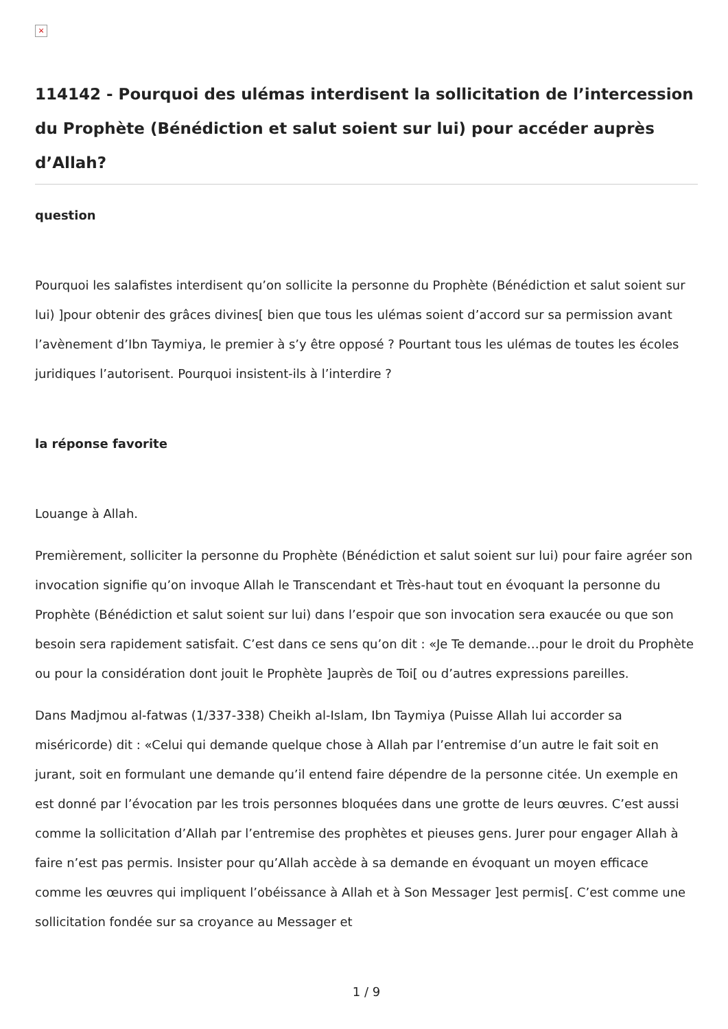×
114142 - Pourquoi des ulémas interdisent la sollicitation de l’intercession du Prophète (Bénédiction et salut soient sur lui) pour accéder auprès d’Allah?
question
Pourquoi les salafistes interdisent qu’on sollicite la personne du Prophète (Bénédiction et salut soient sur lui) ]pour obtenir des grâces divines[ bien que tous les ulémas soient d’accord sur sa permission avant l’avènement d’Ibn Taymiya, le premier à s’y être opposé ? Pourtant tous les ulémas de toutes les écoles juridiques l’autorisent. Pourquoi insistent-ils à l’interdire ?
la réponse favorite
Louange à Allah.
Premièrement, solliciter la personne du Prophète (Bénédiction et salut soient sur lui) pour faire agréer son invocation signifie qu’on invoque Allah le Transcendant et Très-haut tout en évoquant la personne du Prophète (Bénédiction et salut soient sur lui) dans l’espoir que son invocation sera exaucée ou que son besoin sera rapidement satisfait. C’est dans ce sens qu’on dit : «Je Te demande…pour le droit du Prophète ou pour la considération dont jouit le Prophète ]auprès de Toi[ ou d’autres expressions pareilles.
Dans Madjmou al-fatwas (1/337-338) Cheikh al-Islam, Ibn Taymiya (Puisse Allah lui accorder sa miséricorde) dit : «Celui qui demande quelque chose à Allah par l’entremise d’un autre le fait soit en jurant, soit en formulant une demande qu’il entend faire dépendre de la personne citée. Un exemple en est donné par l’évocation par les trois personnes bloquées dans une grotte de leurs œuvres. C’est aussi comme la sollicitation d’Allah par l’entremise des prophètes et pieuses gens. Jurer pour engager Allah à faire n’est pas permis. Insister pour qu’Allah accède à sa demande en évoquant un moyen efficace comme les œuvres qui impliquent l’obéissance à Allah et à Son Messager ]est permis[. C’est comme une sollicitation fondée sur sa croyance au Messager et
1 / 9